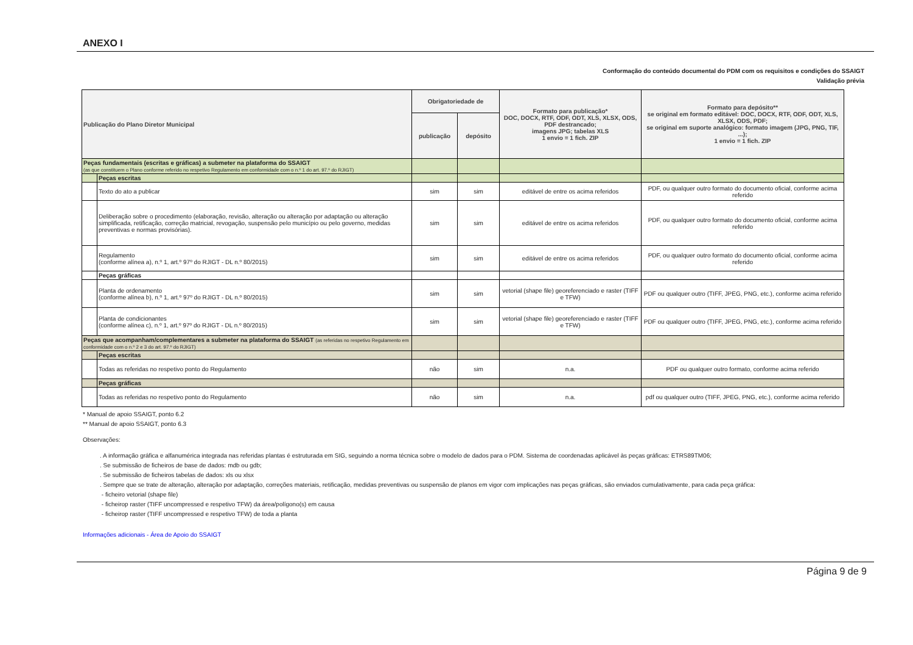ANEXO I
Conformação do conteúdo documental do PDM com os requisitos e condições do SSAIGT
Validação prévia
| Publicação do Plano Diretor Municipal | | | Obrigatoriedade de | | Formato para publicação* DOC, DOCX, RTF, ODF, ODT, XLS, XLSX, ODS, PDF destrancado; imagens JPG; tabelas XLS 1 envio = 1 fich. ZIP | Formato para depósito** se original em formato editável: DOC, DOCX, RTF, ODF, ODT, XLS, XLSX, ODS, PDF; se original em suporte analógico: formato imagem (JPG, PNG, TIF, ...); 1 envio = 1 fich. ZIP |
| --- | --- | --- | --- | --- | --- | --- |
| | | | publicação | depósito | | |
| Peças fundamentais (escritas e gráficas) a submeter na plataforma do SSAIGT (as que constituem o Plano conforme referido no respetivo Regulamento em conformidade com o n.º 1 do art. 97.º do RJIGT) | | | | | | |
| | Peças escritas | | | | | |
| | | Texto do ato a publicar | sim | sim | editável de entre os acima referidos | PDF, ou qualquer outro formato do documento oficial, conforme acima referido |
| | | Deliberação sobre o procedimento (elaboração, revisão, alteração ou alteração por adaptação ou alteração simplificada, retificação, correção matricial, revogação, suspensão pelo município ou pelo governo, medidas preventivas e normas provisórias). | sim | sim | editável de entre os acima referidos | PDF, ou qualquer outro formato do documento oficial, conforme acima referido |
| | | Regulamento (conforme alínea a), n.º 1, art.º 97º do RJIGT - DL n.º 80/2015) | sim | sim | editável de entre os acima referidos | PDF, ou qualquer outro formato do documento oficial, conforme acima referido |
| | Peças gráficas | | | | | |
| | | Planta de ordenamento (conforme alínea b), n.º 1, art.º 97º do RJIGT - DL n.º 80/2015) | sim | sim | vetorial (shape file) georeferenciado e raster (TIFF e TFW) | PDF ou qualquer outro (TIFF, JPEG, PNG, etc.), conforme acima referido |
| | | Planta de condicionantes (conforme alínea c), n.º 1, art.º 97º do RJIGT - DL n.º 80/2015) | sim | sim | vetorial (shape file) georeferenciado e raster (TIFF e TFW) | PDF ou qualquer outro (TIFF, JPEG, PNG, etc.), conforme acima referido |
| Peças que acompanham/complementares a submeter na plataforma do SSAIGT (as referidas no respetivo Regulamento em conformidade com o n.º 2 e 3 do art. 97.º do RJIGT) | | | | | | |
| | Peças escritas | | | | | |
| | | Todas as referidas no respetivo ponto do Regulamento | não | sim | n.a. | PDF ou qualquer outro formato, conforme acima referido |
| | Peças gráficas | | | | | |
| | | Todas as referidas no respetivo ponto do Regulamento | não | sim | n.a. | pdf ou qualquer outro (TIFF, JPEG, PNG, etc.), conforme acima referido |
* Manual de apoio SSAIGT, ponto 6.2
** Manual de apoio SSAIGT, ponto 6.3
Observações:
. A informação gráfica e alfanumérica integrada nas referidas plantas é estruturada em SIG, seguindo a norma técnica sobre o modelo de dados para o PDM. Sistema de coordenadas aplicável às peças gráficas: ETRS89TM06;
. Se submissão de ficheiros de base de dados: mdb ou gdb;
. Se submissão de ficheiros tabelas de dados: xls ou xlsx
. Sempre que se trate de alteração, alteração por adaptação, correções materiais, retificação, medidas preventivas ou suspensão de planos em vigor com implicações nas peças gráficas, são enviados cumulativamente, para cada peça gráfica:
- ficheiro vetorial (shape file)
- ficheirop raster (TIFF uncompressed e respetivo TFW) da área/polígono(s) em causa
- ficheirop raster (TIFF uncompressed e respetivo TFW) de toda a planta
Informações adicionais - Área de Apoio do SSAIGT
Página 9 de 9